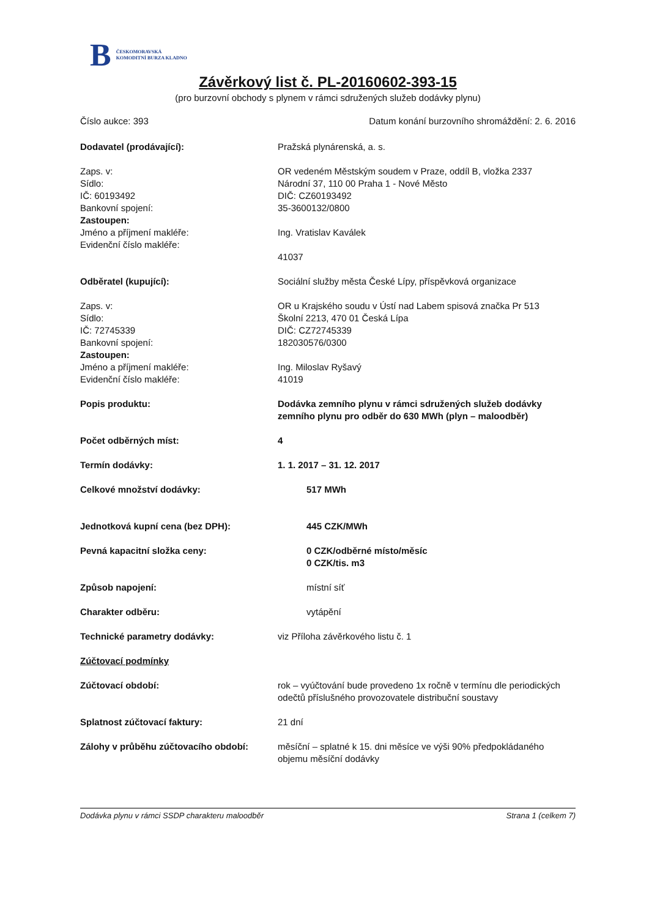B ČESKOMORAVSKÁ
KOMODITNÍ BURZA KLADNO
Závěrkový list č. PL-20160602-393-15
(pro burzovní obchody s plynem v rámci sdružených služeb dodávky plynu)
Číslo aukce: 393 Datum konání burzovního shromáždění: 2. 6. 2016
Dodavatel (prodávající): Pražská plynárenská, a. s.
Zaps. v:
Sídlo:
IČ: 60193492
Bankovní spojení:
Zastoupen:
Jméno a příjmení makléře:
Evidenční číslo makléře:
OR vedeném Městským soudem v Praze, oddíl B, vložka 2337
Národní 37, 110 00 Praha 1 - Nové Město
DIČ: CZ60193492
35-3600132/0800
Ing. Vratislav Kaválek
41037
Odběratel (kupující): Sociální služby města České Lípy, příspěvková organizace
Zaps. v:
Sídlo:
IČ: 72745339
Bankovní spojení:
Zastoupen:
Jméno a příjmení makléře:
Evidenční číslo makléře:
OR u Krajského soudu v Ústí nad Labem spisová značka Pr 513
Školní 2213, 470 01 Česká Lípa
DIČ: CZ72745339
182030576/0300
Ing. Miloslav Ryšavý
41019
Popis produktu: Dodávka zemního plynu v rámci sdružených služeb dodávky zemního plynu pro odběr do 630 MWh (plyn – maloodběr)
Počet odběrných míst: 4
Termín dodávky: 1. 1. 2017 – 31. 12. 2017
Celkové množství dodávky: 517 MWh
Jednotková kupní cena (bez DPH): 445 CZK/MWh
Pevná kapacitní složka ceny: 0 CZK/odběrné místo/měsíc
0 CZK/tis. m3
Způsob napojení: místní síť
Charakter odběru: vytápění
Technické parametry dodávky: viz Příloha závěrkového listu č. 1
Zúčtovací podmínky
Zúčtovací období: rok – vyúčtování bude provedeno 1x ročně v termínu dle periodických odečtů příslušného provozovatele distribuční soustavy
Splatnost zúčtovací faktury: 21 dní
Zálohy v průběhu zúčtovacího období:
měsíční – splatné k 15. dni měsíce ve výši 90% předpokládaného objemu měsíční dodávky
Dodávka plynu v rámci SSDP charakteru maloodběr Strana 1 (celkem 7)